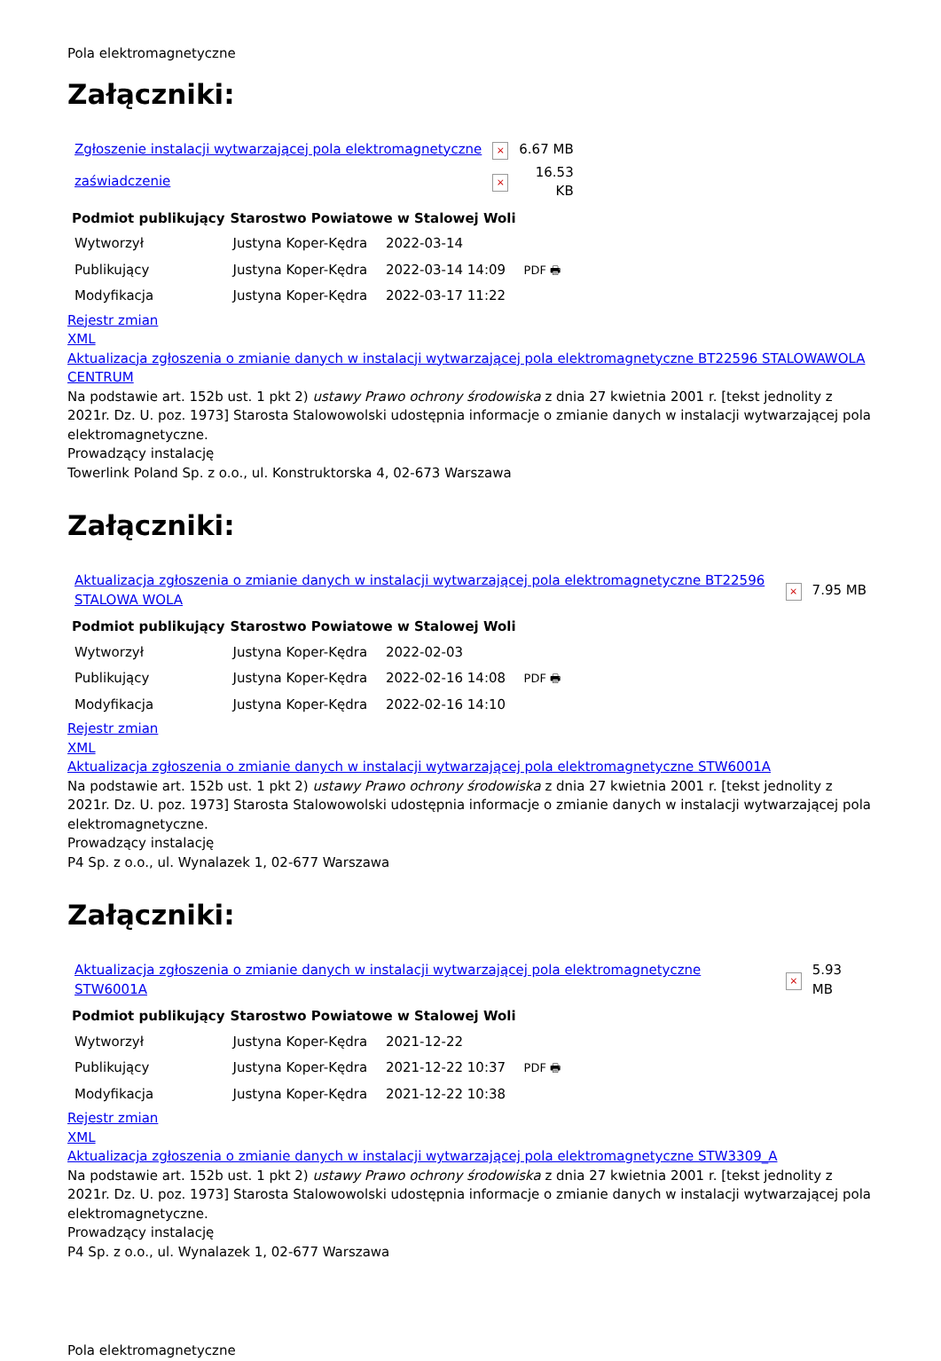Pola elektromagnetyczne
Załączniki:
| Zgłoszenie instalacji wytwarzającej pola elektromagnetyczne | × | 6.67 MB |
| zaświadczenie | × | 16.53 KB |
| Podmiot publikujący | Starostwo Powiatowe w Stalowej Woli | | |
| Wytworzył | Justyna Koper-Kędra | 2022-03-14 | PDF 🖶 |
| Publikujący | Justyna Koper-Kędra | 2022-03-14 14:09 | |
| Modyfikacja | Justyna Koper-Kędra | 2022-03-17 11:22 | |
Rejestr zmian
XML
Aktualizacja zgłoszenia o zmianie danych w instalacji wytwarzającej pola elektromagnetyczne BT22596 STALOWAWOLA CENTRUM
Na podstawie art. 152b ust. 1 pkt 2) ustawy Prawo ochrony środowiska z dnia 27 kwietnia 2001 r. [tekst jednolity z 2021r. Dz. U. poz. 1973] Starosta Stalowowolski udostępnia informacje o zmianie danych w instalacji wytwarzającej pola elektromagnetyczne.
Prowadzący instalację
Towerlink Poland Sp. z o.o., ul. Konstruktorska 4, 02-673 Warszawa
Załączniki:
| Aktualizacja zgłoszenia o zmianie danych w instalacji wytwarzającej pola elektromagnetyczne BT22596 STALOWA WOLA | × | 7.95 MB |
| Podmiot publikujący | Starostwo Powiatowe w Stalowej Woli | | |
| Wytworzył | Justyna Koper-Kędra | 2022-02-03 | PDF 🖶 |
| Publikujący | Justyna Koper-Kędra | 2022-02-16 14:08 | |
| Modyfikacja | Justyna Koper-Kędra | 2022-02-16 14:10 | |
Rejestr zmian
XML
Aktualizacja zgłoszenia o zmianie danych w instalacji wytwarzającej pola elektromagnetyczne STW6001A
Na podstawie art. 152b ust. 1 pkt 2) ustawy Prawo ochrony środowiska z dnia 27 kwietnia 2001 r. [tekst jednolity z 2021r. Dz. U. poz. 1973] Starosta Stalowowolski udostępnia informacje o zmianie danych w instalacji wytwarzającej pola elektromagnetyczne.
Prowadzący instalację
P4 Sp. z o.o., ul. Wynalazek 1, 02-677 Warszawa
Załączniki:
| Aktualizacja zgłoszenia o zmianie danych w instalacji wytwarzającej pola elektromagnetyczne STW6001A | × | 5.93 MB |
| Podmiot publikujący | Starostwo Powiatowe w Stalowej Woli | | |
| Wytworzył | Justyna Koper-Kędra | 2021-12-22 | PDF 🖶 |
| Publikujący | Justyna Koper-Kędra | 2021-12-22 10:37 | |
| Modyfikacja | Justyna Koper-Kędra | 2021-12-22 10:38 | |
Rejestr zmian
XML
Aktualizacja zgłoszenia o zmianie danych w instalacji wytwarzającej pola elektromagnetyczne STW3309_A
Na podstawie art. 152b ust. 1 pkt 2) ustawy Prawo ochrony środowiska z dnia 27 kwietnia 2001 r. [tekst jednolity z 2021r. Dz. U. poz. 1973] Starosta Stalowowolski udostępnia informacje o zmianie danych w instalacji wytwarzającej pola elektromagnetyczne.
Prowadzący instalację
P4 Sp. z o.o., ul. Wynalazek 1, 02-677 Warszawa
Pola elektromagnetyczne